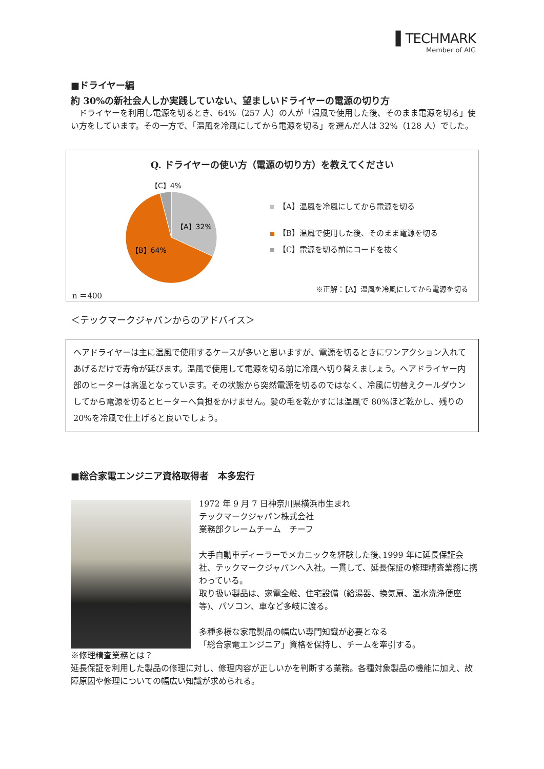▌TECHMARK
Member of AIG
■ドライヤー編
約 30%の新社会人しか実践していない、望ましいドライヤーの電源の切り方
　ドライヤーを利用し電源を切るとき、64%（257 人）の人が「温風で使用した後、そのまま電源を切る」使い方をしています。その一方で、「温風を冷風にしてから電源を切る」を選んだ人は 32%（128 人）でした。
Q. ドライヤーの使い方（電源の切り方）を教えてください
【C】4%
【A】32%
【B】64%
【A】温風を冷風にしてから電源を切る
【B】温風で使用した後、そのまま電源を切る
【C】電源を切る前にコードを抜く
※正解：【A】温風を冷風にしてから電源を切る
n ＝400
＜テックマークジャパンからのアドバイス＞
ヘアドライヤーは主に温風で使用するケースが多いと思いますが、電源を切るときにワンアクション入れてあげるだけで寿命が延びます。温風で使用して電源を切る前に冷風へ切り替えましょう。ヘアドライヤー内部のヒーターは高温となっています。その状態から突然電源を切るのではなく、冷風に切替えクールダウンしてから電源を切るとヒーターへ負担をかけません。髪の毛を乾かすには温風で 80%ほど乾かし、残りの 20%を冷風で仕上げると良いでしょう。
■総合家電エンジニア資格取得者　本多宏行
1972 年 9 月 7 日神奈川県横浜市生まれ
テックマークジャパン株式会社
業務部クレームチーム　チーフ
大手自動車ディーラーでメカニックを経験した後､1999 年に延長保証会社、テックマークジャパンへ入社。一貫して、延長保証の修理精査業務に携わっている。
取り扱い製品は、家電全般、住宅設備（給湯器、換気扇、温水洗浄便座等)、パソコン、車など多岐に渡る。
多種多様な家電製品の幅広い専門知識が必要となる
「総合家電エンジニア」資格を保持し、チームを牽引する。
※修理精査業務とは？
延長保証を利用した製品の修理に対し、修理内容が正しいかを判断する業務。各種対象製品の機能に加え、故障原因や修理についての幅広い知識が求められる。